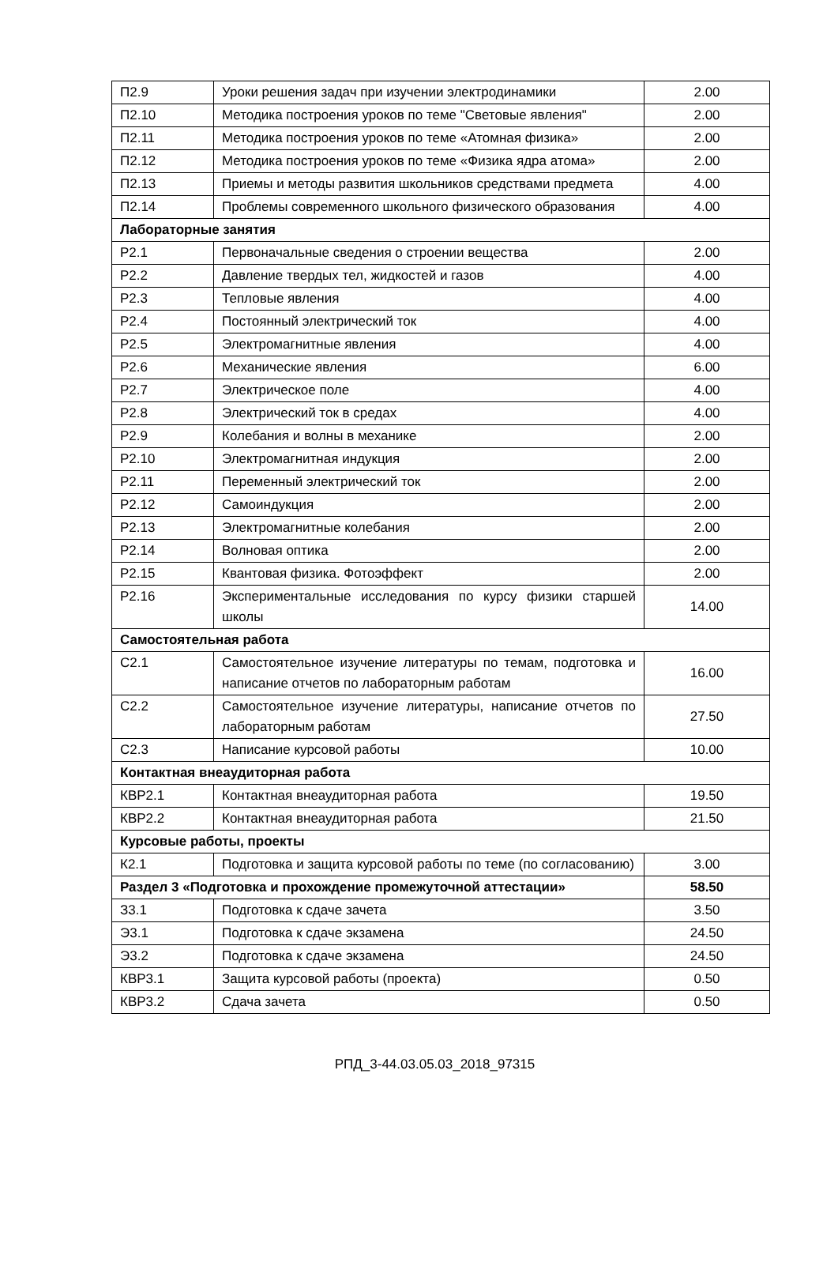| П2.9 | Уроки решения задач при изучении электродинамики | 2.00 |
| П2.10 | Методика построения уроков по теме "Световые явления" | 2.00 |
| П2.11 | Методика построения уроков по теме «Атомная физика» | 2.00 |
| П2.12 | Методика построения уроков по теме «Физика ядра атома» | 2.00 |
| П2.13 | Приемы и методы развития школьников средствами предмета | 4.00 |
| П2.14 | Проблемы современного школьного физического образования | 4.00 |
| Лабораторные занятия | | |
| Р2.1 | Первоначальные сведения о строении вещества | 2.00 |
| Р2.2 | Давление твердых тел, жидкостей и газов | 4.00 |
| Р2.3 | Тепловые явления | 4.00 |
| Р2.4 | Постоянный электрический ток | 4.00 |
| Р2.5 | Электромагнитные явления | 4.00 |
| Р2.6 | Механические явления | 6.00 |
| Р2.7 | Электрическое поле | 4.00 |
| Р2.8 | Электрический ток в средах | 4.00 |
| Р2.9 | Колебания и волны в механике | 2.00 |
| Р2.10 | Электромагнитная индукция | 2.00 |
| Р2.11 | Переменный электрический ток | 2.00 |
| Р2.12 | Самоиндукция | 2.00 |
| Р2.13 | Электромагнитные колебания | 2.00 |
| Р2.14 | Волновая оптика | 2.00 |
| Р2.15 | Квантовая физика. Фотоэффект | 2.00 |
| Р2.16 | Экспериментальные исследования по курсу физики старшей школы | 14.00 |
| Самостоятельная работа | | |
| С2.1 | Самостоятельное изучение литературы по темам, подготовка и написание отчетов по лабораторным работам | 16.00 |
| С2.2 | Самостоятельное изучение литературы, написание отчетов по лабораторным работам | 27.50 |
| С2.3 | Написание курсовой работы | 10.00 |
| Контактная внеаудиторная работа | | |
| КВР2.1 | Контактная внеаудиторная работа | 19.50 |
| КВР2.2 | Контактная внеаудиторная работа | 21.50 |
| Курсовые работы, проекты | | |
| К2.1 | Подготовка и защита курсовой работы по теме (по согласованию) | 3.00 |
| Раздел 3 «Подготовка и прохождение промежуточной аттестации» | | 58.50 |
| З3.1 | Подготовка к сдаче зачета | 3.50 |
| Э3.1 | Подготовка к сдаче экзамена | 24.50 |
| Э3.2 | Подготовка к сдаче экзамена | 24.50 |
| КВР3.1 | Защита курсовой работы (проекта) | 0.50 |
| КВР3.2 | Сдача зачета | 0.50 |
РПД_3-44.03.05.03_2018_97315